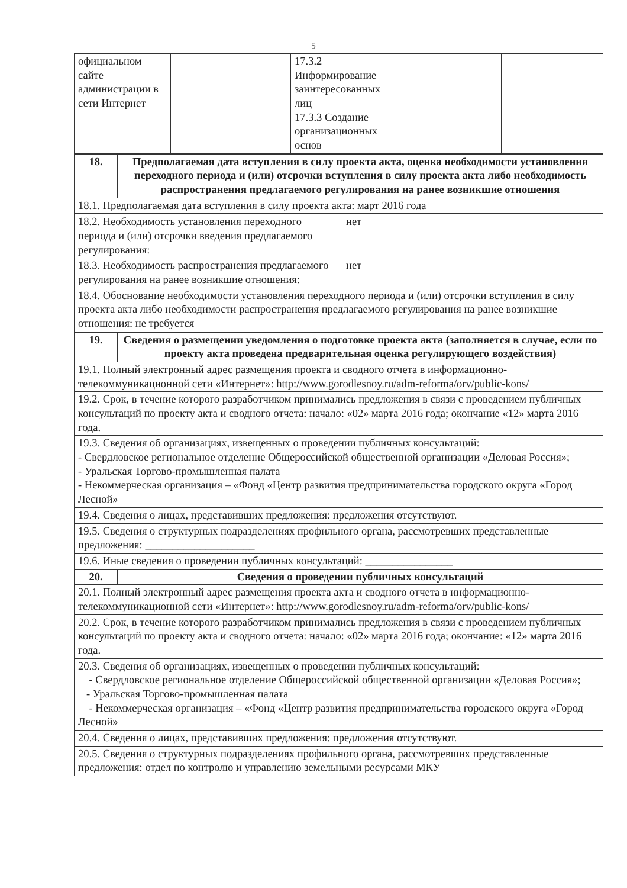5
| официальном сайте администрации в сети Интернет | | 17.3.2 Информирование заинтересованных лиц 17.3.3 Создание организационных основ | | |
| 18. | Предполагаемая дата вступления в силу проекта акта, оценка необходимости установления переходного периода и (или) отсрочки вступления в силу проекта акта либо необходимость распространения предлагаемого регулирования на ранее возникшие отношения |
| 18.1. Предполагаемая дата вступления в силу проекта акта: март 2016 года | |
| 18.2. Необходимость установления переходного периода и (или) отсрочки введения предлагаемого регулирования: | нет |
| 18.3. Необходимость распространения предлагаемого регулирования на ранее возникшие отношения: | нет |
| 18.4. Обоснование необходимости установления переходного периода и (или) отсрочки вступления в силу проекта акта либо необходимости распространения предлагаемого регулирования на ранее возникшие отношения: не требуется | |
| 19. | Сведения о размещении уведомления о подготовке проекта акта (заполняется в случае, если по проекту акта проведена предварительная оценка регулирующего воздействия) |
| 19.1. Полный электронный адрес размещения проекта и сводного отчета в информационно-телекоммуникационной сети «Интернет»: http://www.gorodlesnoy.ru/adm-reforma/orv/public-kons/ | |
| 19.2. Срок, в течение которого разработчиком принимались предложения в связи с проведением публичных консультаций по проекту акта и сводного отчета: начало: «02» марта 2016 года; окончание «12» марта 2016 года. | |
| 19.3. Сведения об организациях, извещенных о проведении публичных консультаций: - Свердловское региональное отделение Общероссийской общественной организации «Деловая Россия»; - Уральская Торгово-промышленная палата - Некоммерческая организация – «Фонд «Центр развития предпринимательства городского округа «Город Лесной» | |
| 19.4. Сведения о лицах, представивших предложения: предложения отсутствуют. | |
| 19.5. Сведения о структурных подразделениях профильного органа, рассмотревших представленные предложения: ____________________ | |
| 19.6. Иные сведения о проведении публичных консультаций: ________________ | |
| 20. | Сведения о проведении публичных консультаций |
| 20.1. Полный электронный адрес размещения проекта акта и сводного отчета в информационно-телекоммуникационной сети «Интернет»: http://www.gorodlesnoy.ru/adm-reforma/orv/public-kons/ | |
| 20.2. Срок, в течение которого разработчиком принимались предложения в связи с проведением публичных консультаций по проекту акта и сводного отчета: начало: «02» марта 2016 года; окончание: «12» марта 2016 года. | |
| 20.3. Сведения об организациях, извещенных о проведении публичных консультаций: - Свердловское региональное отделение Общероссийской общественной организации «Деловая Россия»; - Уральская Торгово-промышленная палата - Некоммерческая организация – «Фонд «Центр развития предпринимательства городского округа «Город Лесной» | |
| 20.4. Сведения о лицах, представивших предложения: предложения отсутствуют. | |
| 20.5. Сведения о структурных подразделениях профильного органа, рассмотревших представленные предложения: отдел по контролю и управлению земельными ресурсами МКУ | |